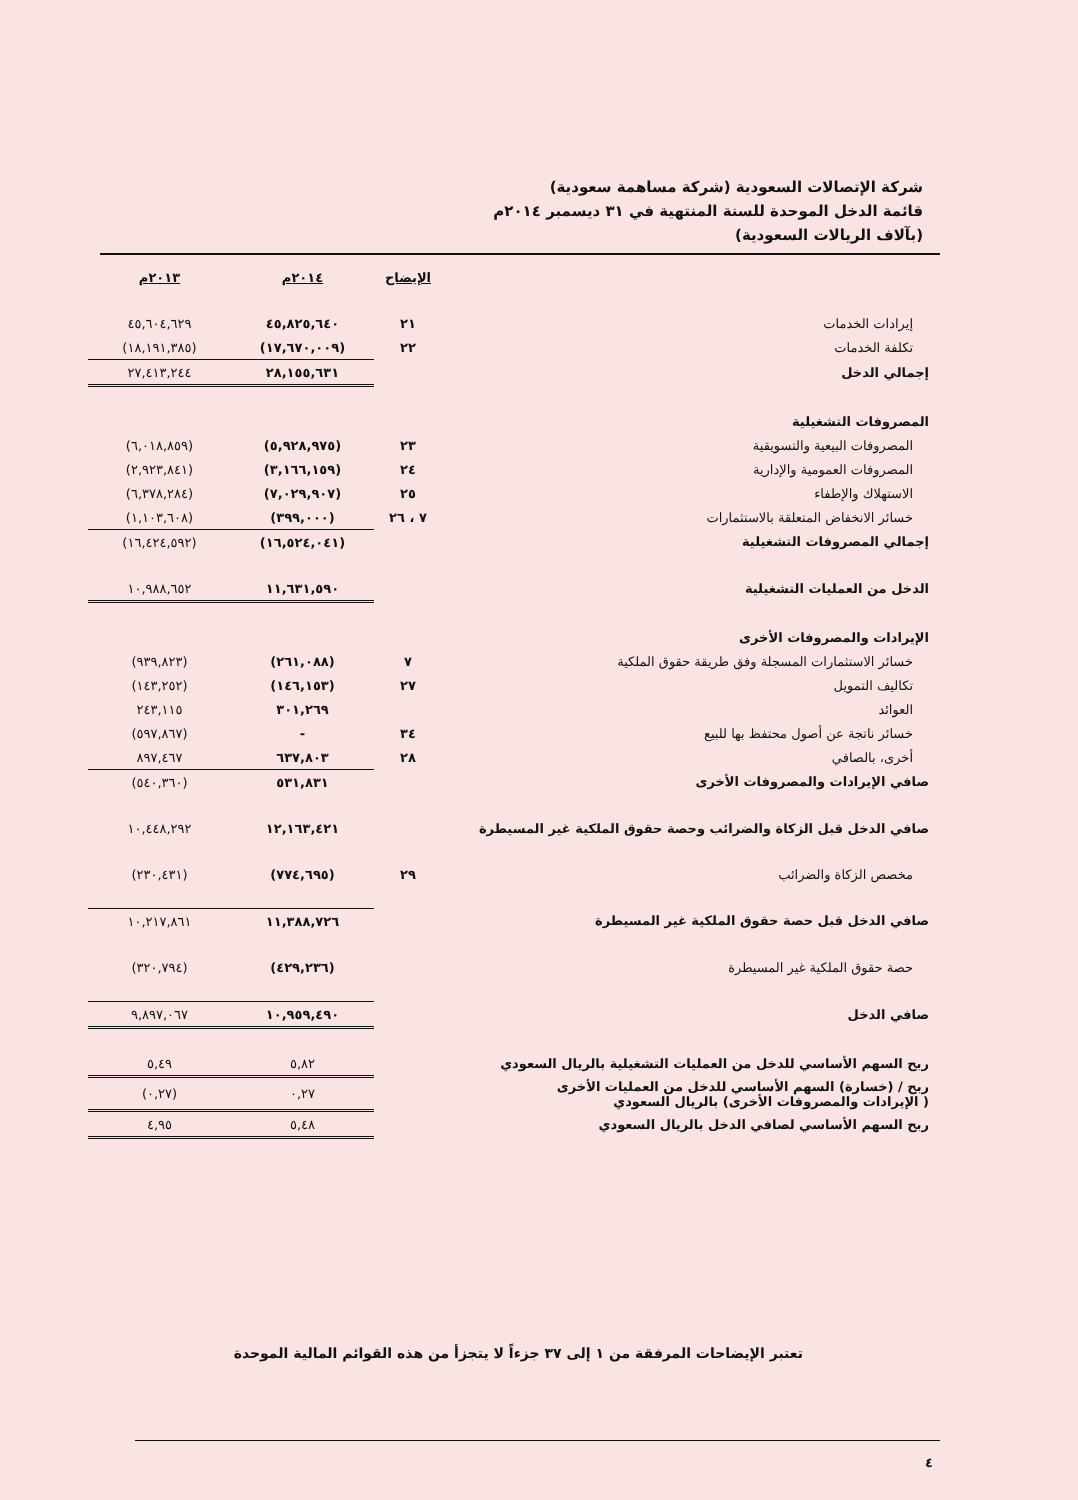شركة الإتصالات السعودية (شركة مساهمة سعودية)
قائمة الدخل الموحدة للسنة المنتهية في ٣١ ديسمبر ٢٠١٤م
(بآلاف الريالات السعودية)
| | الإيضاح | ٢٠١٤م | ٢٠١٣م |
| إيرادات الخدمات | ٢١ | ٤٥,٨٢٥,٦٤٠ | ٤٥,٦٠٤,٦٢٩ |
| تكلفة الخدمات | ٢٢ | (١٧,٦٧٠,٠٠٩) | (١٨,١٩١,٣٨٥) |
| إجمالي الدخل | | ٢٨,١٥٥,٦٣١ | ٢٧,٤١٣,٢٤٤ |
| المصروفات التشغيلية | | | |
| المصروفات البيعية والتسويقية | ٢٣ | (٥,٩٢٨,٩٧٥) | (٦,٠١٨,٨٥٩) |
| المصروفات العمومية والإدارية | ٢٤ | (٣,١٦٦,١٥٩) | (٢,٩٢٣,٨٤١) |
| الاستهلاك والإطفاء | ٢٥ | (٧,٠٢٩,٩٠٧) | (٦,٣٧٨,٢٨٤) |
| خسائر الانخفاض المتعلقة بالاستثمارات | ٧ ، ٢٦ | (٣٩٩,٠٠٠) | (١,١٠٣,٦٠٨) |
| إجمالي المصروفات التشغيلية | | (١٦,٥٢٤,٠٤١) | (١٦,٤٢٤,٥٩٢) |
| الدخل من العمليات التشغيلية | | ١١,٦٣١,٥٩٠ | ١٠,٩٨٨,٦٥٢ |
| الإيرادات والمصروفات الأخرى | | | |
| خسائر الاستثمارات المسجلة وفق طريقة حقوق الملكية | ٧ | (٢٦١,٠٨٨) | (٩٣٩,٨٢٣) |
| تكاليف التمويل | ٢٧ | (١٤٦,١٥٣) | (١٤٣,٢٥٢) |
| العوائد | | ٣٠١,٢٦٩ | ٢٤٣,١١٥ |
| خسائر ناتجة عن أصول محتفظ بها للبيع | ٣٤ | - | (٥٩٧,٨٦٧) |
| أخرى، بالصافي | ٢٨ | ٦٣٧,٨٠٣ | ٨٩٧,٤٦٧ |
| صافي الإيرادات والمصروفات الأخرى | | ٥٣١,٨٣١ | (٥٤٠,٣٦٠) |
| صافي الدخل قبل الزكاة والضرائب وحصة حقوق الملكية غير المسيطرة | | ١٢,١٦٣,٤٢١ | ١٠,٤٤٨,٢٩٢ |
| مخصص الزكاة والضرائب | ٢٩ | (٧٧٤,٦٩٥) | (٢٣٠,٤٣١) |
| صافي الدخل قبل حصة حقوق الملكية غير المسيطرة | | ١١,٣٨٨,٧٢٦ | ١٠,٢١٧,٨٦١ |
| حصة حقوق الملكية غير المسيطرة | | (٤٢٩,٢٣٦) | (٣٢٠,٧٩٤) |
| صافي الدخل | | ١٠,٩٥٩,٤٩٠ | ٩,٨٩٧,٠٦٧ |
| ربح السهم الأساسي للدخل من العمليات التشغيلية بالريال السعودي | | ٥,٨٢ | ٥,٤٩ |
| ربح / (خسارة) السهم الأساسي للدخل من العمليات الأخرى ( الإيرادات والمصروفات الأخرى) بالريال السعودي | | ٠,٢٧ | (٠,٢٧) |
| ربح السهم الأساسي لصافي الدخل بالريال السعودي | | ٥,٤٨ | ٤,٩٥ |
تعتبر الإيضاحات المرفقة من ١ إلى ٣٧ جزءاً لا يتجزأ من هذه القوائم المالية الموحدة
٤